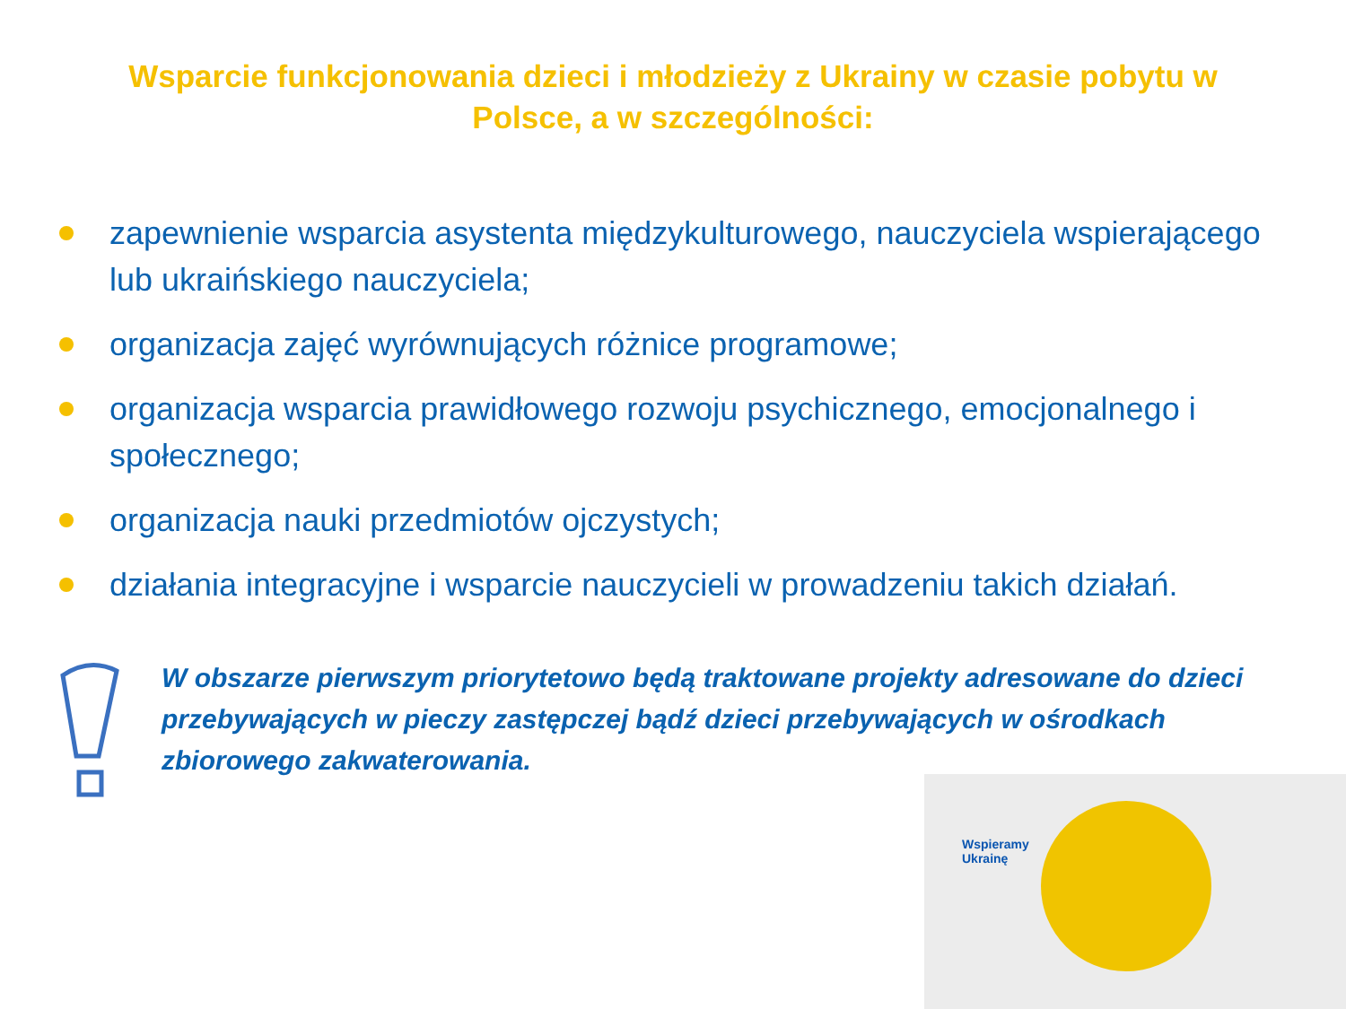Wsparcie funkcjonowania dzieci i młodzieży z Ukrainy w czasie pobytu w Polsce, a w szczególności:
zapewnienie wsparcia asystenta międzykulturowego, nauczyciela wspierającego lub ukraińskiego nauczyciela;
organizacja zajęć wyrównujących różnice programowe;
organizacja wsparcia prawidłowego rozwoju psychicznego, emocjonalnego i społecznego;
organizacja nauki przedmiotów ojczystych;
działania integracyjne i wsparcie nauczycieli w prowadzeniu takich działań.
W obszarze pierwszym priorytetowo będą traktowane projekty adresowane do dzieci przebywających w pieczy zastępczej bądź dzieci przebywających w ośrodkach zbiorowego zakwaterowania.
Wspieramy
Ukrainę